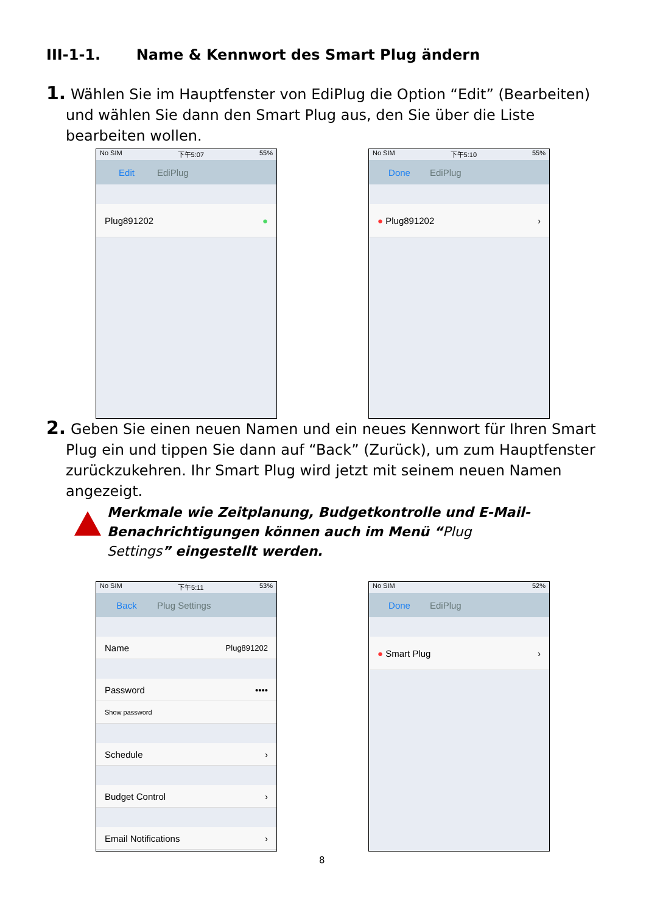III-1-1. Name & Kennwort des Smart Plug ändern
1. Wählen Sie im Hauptfenster von EdiPlug die Option “Edit” (Bearbeiten)
und wählen Sie dann den Smart Plug aus, den Sie über die Liste bearbeiten wollen.
No SIM 下午5:07 55%
Edit EdiPlug
Plug891202 ●
No SIM 下午5:10 55%
Done EdiPlug
● Plug891202 ›
2. Geben Sie einen neuen Namen und ein neues Kennwort für Ihren Smart
Plug ein und tippen Sie dann auf “Back” (Zurück), um zum Hauptfenster zurückzukehren. Ihr Smart Plug wird jetzt mit seinem neuen Namen angezeigt.
Merkmale wie Zeitplanung, Budgetkontrolle und E-Mail-Benachrichtigungen können auch im Menü “Plug Settings” eingestellt werden.
No SIM 下午5:11 53%
Back Plug Settings
Name Plug891202
Password ••••
Show password
Schedule ›
Budget Control ›
Email Notifications ›
No SIM 52%
Done EdiPlug
● Smart Plug ›
8